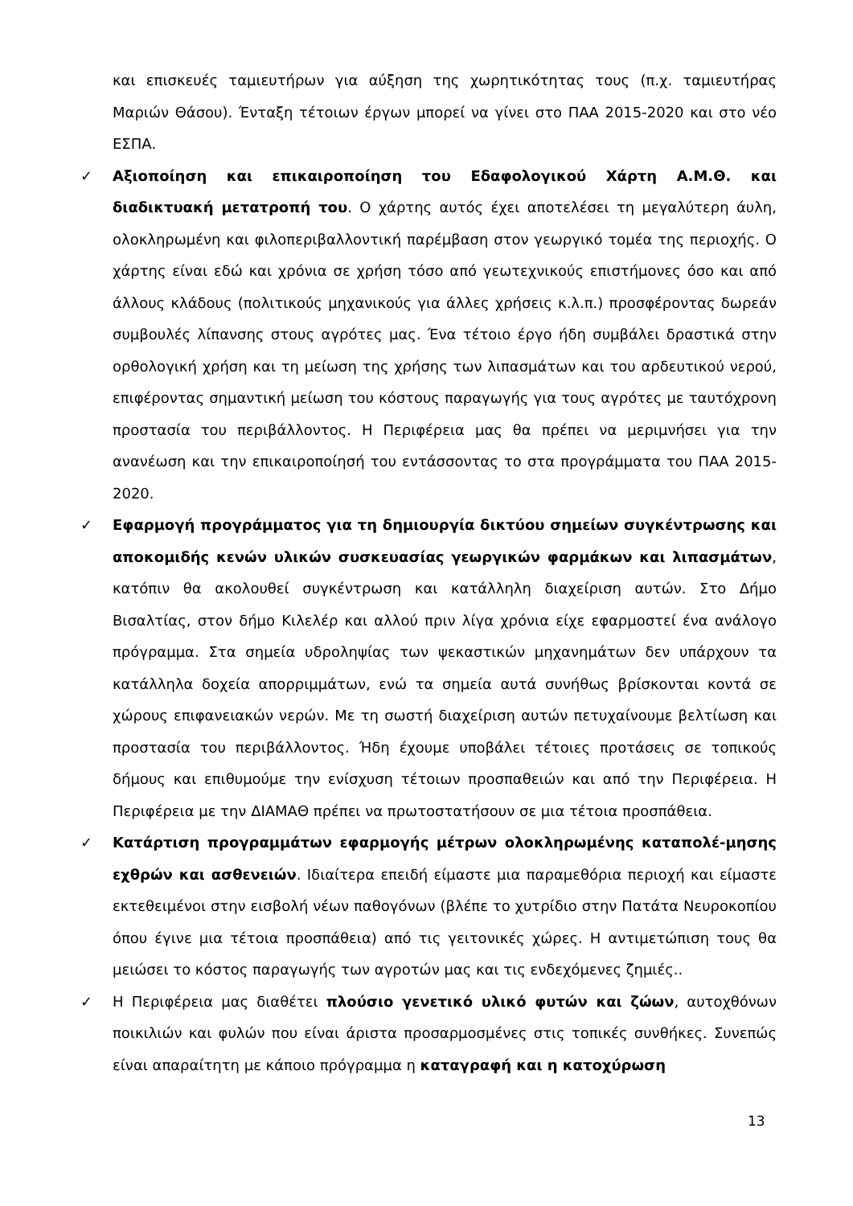και επισκευές ταμιευτήρων για αύξηση της χωρητικότητας τους (π.χ. ταμιευτήρας Μαριών Θάσου). Ένταξη τέτοιων έργων μπορεί να γίνει στο ΠΑΑ 2015-2020 και στο νέο ΕΣΠΑ.
✓ Αξιοποίηση και επικαιροποίηση του Εδαφολογικού Χάρτη Α.Μ.Θ. και διαδικτυακή μετατροπή του. Ο χάρτης αυτός έχει αποτελέσει τη μεγαλύτερη άυλη, ολοκληρωμένη και φιλοπεριβαλλοντική παρέμβαση στον γεωργικό τομέα της περιοχής. Ο χάρτης είναι εδώ και χρόνια σε χρήση τόσο από γεωτεχνικούς επιστήμονες όσο και από άλλους κλάδους (πολιτικούς μηχανικούς για άλλες χρήσεις κ.λ.π.) προσφέροντας δωρεάν συμβουλές λίπανσης στους αγρότες μας. Ένα τέτοιο έργο ήδη συμβάλει δραστικά στην ορθολογική χρήση και τη μείωση της χρήσης των λιπασμάτων και του αρδευτικού νερού, επιφέροντας σημαντική μείωση του κόστους παραγωγής για τους αγρότες με ταυτόχρονη προστασία του περιβάλλοντος. Η Περιφέρεια μας θα πρέπει να μεριμνήσει για την ανανέωση και την επικαιροποίησή του εντάσσοντας το στα προγράμματα του ΠΑΑ 2015-2020.
✓ Εφαρμογή προγράμματος για τη δημιουργία δικτύου σημείων συγκέντρωσης και αποκομιδής κενών υλικών συσκευασίας γεωργικών φαρμάκων και λιπασμάτων, κατόπιν θα ακολουθεί συγκέντρωση και κατάλληλη διαχείριση αυτών. Στο Δήμο Βισαλτίας, στον δήμο Κιλελέρ και αλλού πριν λίγα χρόνια είχε εφαρμοστεί ένα ανάλογο πρόγραμμα. Στα σημεία υδροληψίας των ψεκαστικών μηχανημάτων δεν υπάρχουν τα κατάλληλα δοχεία απορριμμάτων, ενώ τα σημεία αυτά συνήθως βρίσκονται κοντά σε χώρους επιφανειακών νερών. Με τη σωστή διαχείριση αυτών πετυχαίνουμε βελτίωση και προστασία του περιβάλλοντος. Ήδη έχουμε υποβάλει τέτοιες προτάσεις σε τοπικούς δήμους και επιθυμούμε την ενίσχυση τέτοιων προσπαθειών και από την Περιφέρεια. Η Περιφέρεια με την ΔΙΑΜΑΘ πρέπει να πρωτοστατήσουν σε μια τέτοια προσπάθεια.
✓ Κατάρτιση προγραμμάτων εφαρμογής μέτρων ολοκληρωμένης καταπολέ-μησης εχθρών και ασθενειών. Ιδιαίτερα επειδή είμαστε μια παραμεθόρια περιοχή και είμαστε εκτεθειμένοι στην εισβολή νέων παθογόνων (βλέπε το χυτρίδιο στην Πατάτα Νευροκοπίου όπου έγινε μια τέτοια προσπάθεια) από τις γειτονικές χώρες. Η αντιμετώπιση τους θα μειώσει το κόστος παραγωγής των αγροτών μας και τις ενδεχόμενες ζημιές..
✓ Η Περιφέρεια μας διαθέτει πλούσιο γενετικό υλικό φυτών και ζώων, αυτοχθόνων ποικιλιών και φυλών που είναι άριστα προσαρμοσμένες στις τοπικές συνθήκες. Συνεπώς είναι απαραίτητη με κάποιο πρόγραμμα η καταγραφή και η κατοχύρωση
13